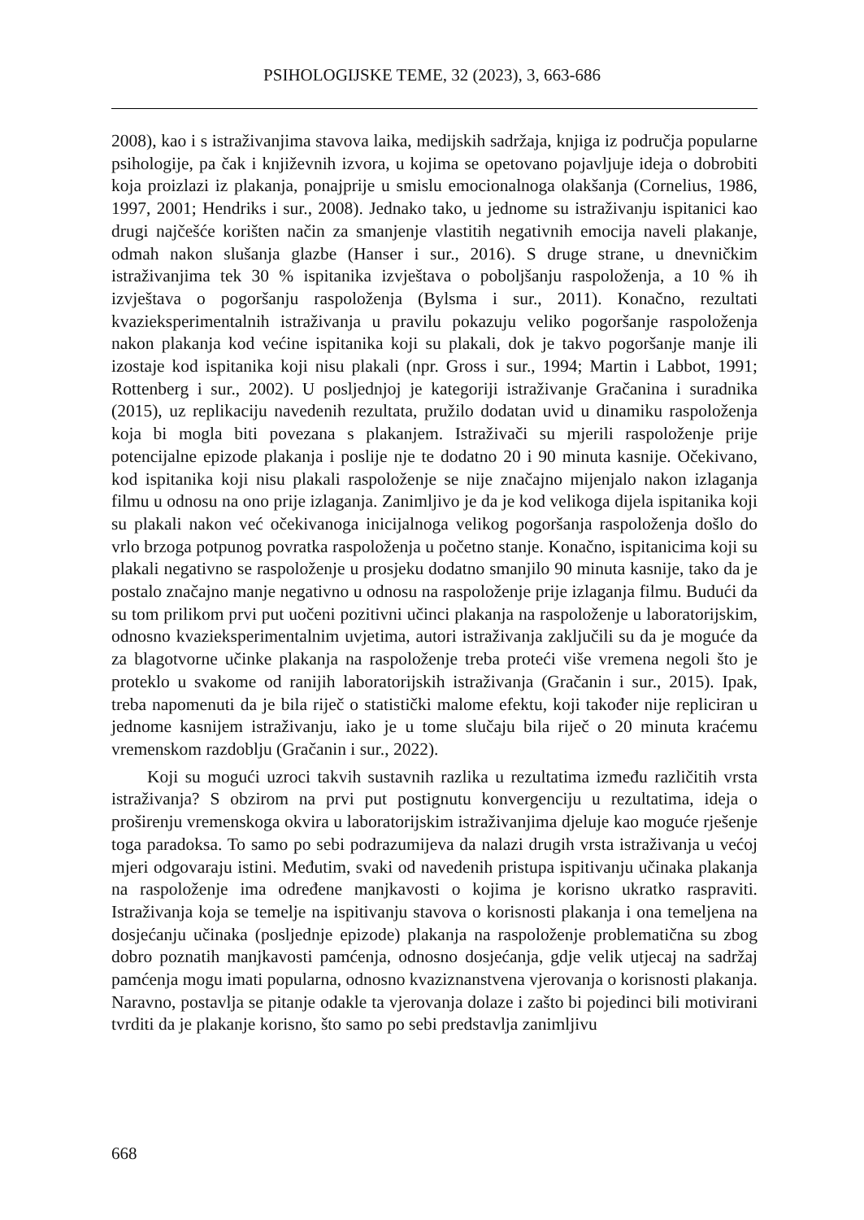PSIHOLOGIJSKE TEME, 32 (2023), 3, 663-686
2008), kao i s istraživanjima stavova laika, medijskih sadržaja, knjiga iz područja popularne psihologije, pa čak i književnih izvora, u kojima se opetovano pojavljuje ideja o dobrobiti koja proizlazi iz plakanja, ponajprije u smislu emocionalnoga olakšanja (Cornelius, 1986, 1997, 2001; Hendriks i sur., 2008). Jednako tako, u jednome su istraživanju ispitanici kao drugi najčešće korišten način za smanjenje vlastitih negativnih emocija naveli plakanje, odmah nakon slušanja glazbe (Hanser i sur., 2016). S druge strane, u dnevničkim istraživanjima tek 30 % ispitanika izvještava o poboljšanju raspoloženja, a 10 % ih izvještava o pogoršanju raspoloženja (Bylsma i sur., 2011). Konačno, rezultati kvazieksperimentalnih istraživanja u pravilu pokazuju veliko pogoršanje raspoloženja nakon plakanja kod većine ispitanika koji su plakali, dok je takvo pogoršanje manje ili izostaje kod ispitanika koji nisu plakali (npr. Gross i sur., 1994; Martin i Labbot, 1991; Rottenberg i sur., 2002). U posljednjoj je kategoriji istraživanje Gračanina i suradnika (2015), uz replikaciju navedenih rezultata, pružilo dodatan uvid u dinamiku raspoloženja koja bi mogla biti povezana s plakanjem. Istraživači su mjerili raspoloženje prije potencijalne epizode plakanja i poslije nje te dodatno 20 i 90 minuta kasnije. Očekivano, kod ispitanika koji nisu plakali raspoloženje se nije značajno mijenjalo nakon izlaganja filmu u odnosu na ono prije izlaganja. Zanimljivo je da je kod velikoga dijela ispitanika koji su plakali nakon već očekivanoga inicijalnoga velikog pogoršanja raspoloženja došlo do vrlo brzoga potpunog povratka raspoloženja u početno stanje. Konačno, ispitanicima koji su plakali negativno se raspoloženje u prosjeku dodatno smanjilo 90 minuta kasnije, tako da je postalo značajno manje negativno u odnosu na raspoloženje prije izlaganja filmu. Budući da su tom prilikom prvi put uočeni pozitivni učinci plakanja na raspoloženje u laboratorijskim, odnosno kvazieksperimentalnim uvjetima, autori istraživanja zaključili su da je moguće da za blagotvorne učinke plakanja na raspoloženje treba proteći više vremena negoli što je proteklo u svakome od ranijih laboratorijskih istraživanja (Gračanin i sur., 2015). Ipak, treba napomenuti da je bila riječ o statistički malome efektu, koji također nije repliciran u jednome kasnijem istraživanju, iako je u tome slučaju bila riječ o 20 minuta kraćemu vremenskom razdoblju (Gračanin i sur., 2022).
Koji su mogući uzroci takvih sustavnih razlika u rezultatima između različitih vrsta istraživanja? S obzirom na prvi put postignutu konvergenciju u rezultatima, ideja o proširenju vremenskoga okvira u laboratorijskim istraživanjima djeluje kao moguće rješenje toga paradoksa. To samo po sebi podrazumijeva da nalazi drugih vrsta istraživanja u većoj mjeri odgovaraju istini. Međutim, svaki od navedenih pristupa ispitivanju učinaka plakanja na raspoloženje ima određene manjkavosti o kojima je korisno ukratko raspraviti. Istraživanja koja se temelje na ispitivanju stavova o korisnosti plakanja i ona temeljena na dosjećanju učinaka (posljednje epizode) plakanja na raspoloženje problematična su zbog dobro poznatih manjkavosti pamćenja, odnosno dosjećanja, gdje velik utjecaj na sadržaj pamćenja mogu imati popularna, odnosno kvaziznanstvena vjerovanja o korisnosti plakanja. Naravno, postavlja se pitanje odakle ta vjerovanja dolaze i zašto bi pojedinci bili motivirani tvrditi da je plakanje korisno, što samo po sebi predstavlja zanimljivu
668